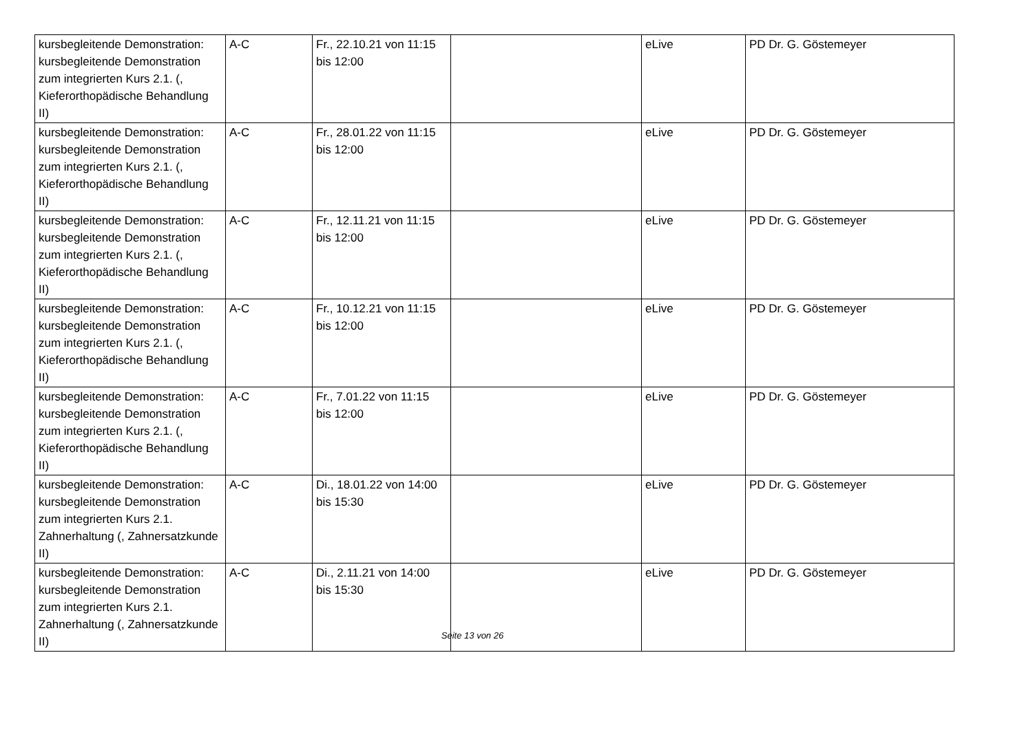| kursbegleitende Demonstration: kursbegleitende Demonstration zum integrierten Kurs 2.1. (, Kieferorthopädische Behandlung II) | A-C | Fr., 22.10.21 von 11:15 bis 12:00 | | eLive | PD Dr. G. Göstemeyer |
| kursbegleitende Demonstration: kursbegleitende Demonstration zum integrierten Kurs 2.1. (, Kieferorthopädische Behandlung II) | A-C | Fr., 28.01.22 von 11:15 bis 12:00 | | eLive | PD Dr. G. Göstemeyer |
| kursbegleitende Demonstration: kursbegleitende Demonstration zum integrierten Kurs 2.1. (, Kieferorthopädische Behandlung II) | A-C | Fr., 12.11.21 von 11:15 bis 12:00 | | eLive | PD Dr. G. Göstemeyer |
| kursbegleitende Demonstration: kursbegleitende Demonstration zum integrierten Kurs 2.1. (, Kieferorthopädische Behandlung II) | A-C | Fr., 10.12.21 von 11:15 bis 12:00 | | eLive | PD Dr. G. Göstemeyer |
| kursbegleitende Demonstration: kursbegleitende Demonstration zum integrierten Kurs 2.1. (, Kieferorthopädische Behandlung II) | A-C | Fr., 7.01.22 von 11:15 bis 12:00 | | eLive | PD Dr. G. Göstemeyer |
| kursbegleitende Demonstration: kursbegleitende Demonstration zum integrierten Kurs 2.1. Zahnerhaltung (, Zahnersatzkunde II) | A-C | Di., 18.01.22 von 14:00 bis 15:30 | | eLive | PD Dr. G. Göstemeyer |
| kursbegleitende Demonstration: kursbegleitende Demonstration zum integrierten Kurs 2.1. Zahnerhaltung (, Zahnersatzkunde II) | A-C | Di., 2.11.21 von 14:00 bis 15:30 | | eLive | PD Dr. G. Göstemeyer |
Seite 13 von 26